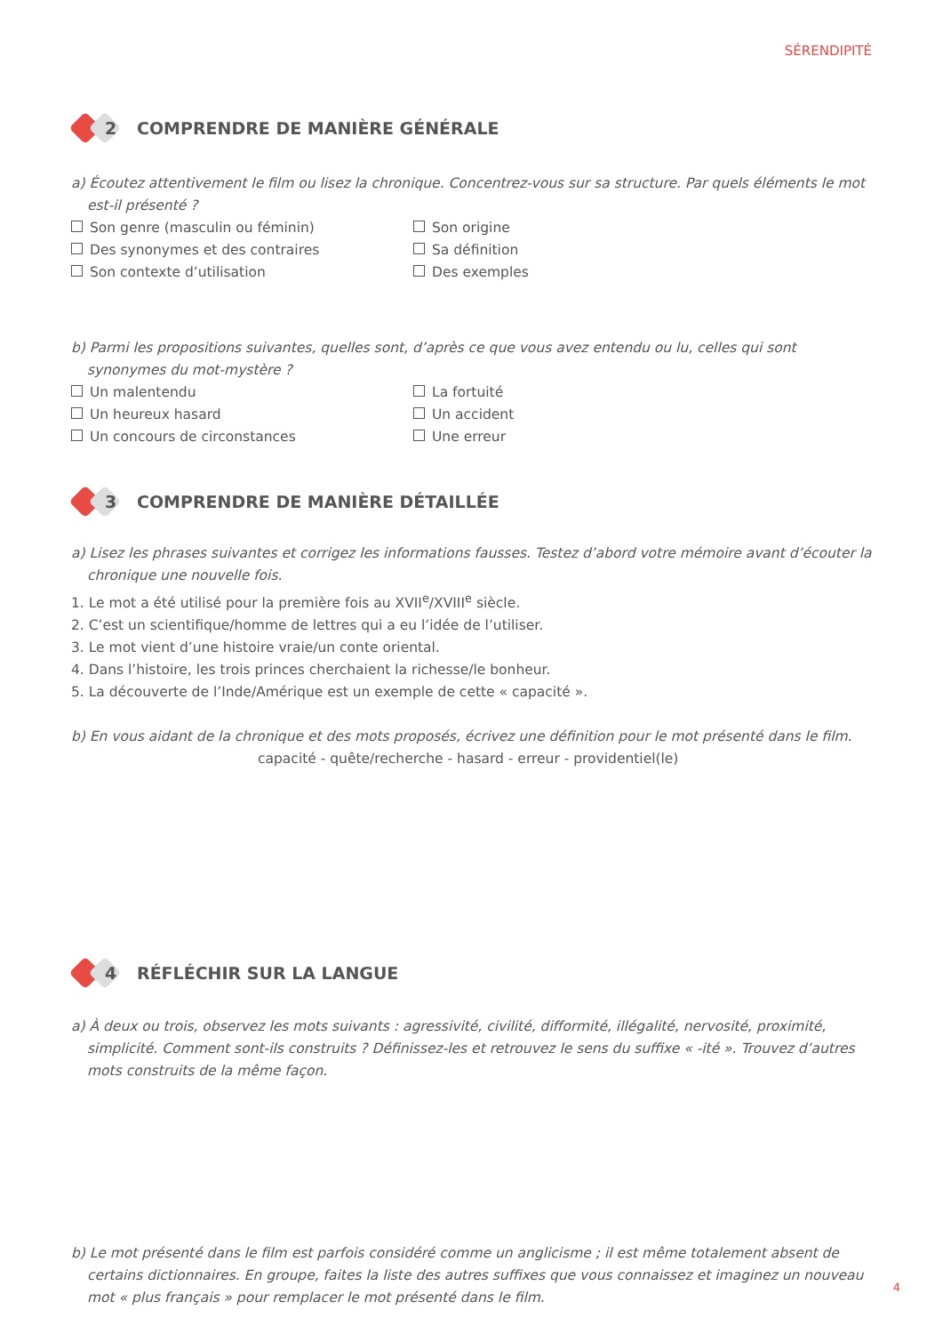SÉRENDIPITÉ
2
COMPRENDRE DE MANIÈRE GÉNÉRALE
a) Écoutez attentivement le film ou lisez la chronique. Concentrez-vous sur sa structure. Par quels éléments le mot est-il présenté ?
Son genre (masculin ou féminin)
Son origine
Des synonymes et des contraires
Sa définition
Son contexte d’utilisation
Des exemples
b) Parmi les propositions suivantes, quelles sont, d’après ce que vous avez entendu ou lu, celles qui sont synonymes du mot-mystère ?
Un malentendu
La fortuité
Un heureux hasard
Un accident
Un concours de circonstances
Une erreur
3
COMPRENDRE DE MANIÈRE DÉTAILLÉE
a) Lisez les phrases suivantes et corrigez les informations fausses. Testez d’abord votre mémoire avant d’écouter la chronique une nouvelle fois.
1. Le mot a été utilisé pour la première fois au XVII<sup>e</sup>/XVIII<sup>e</sup> siècle.
2. C’est un scientifique/homme de lettres qui a eu l’idée de l’utiliser.
3. Le mot vient d’une histoire vraie/un conte oriental.
4. Dans l’histoire, les trois princes cherchaient la richesse/le bonheur.
5. La découverte de l’Inde/Amérique est un exemple de cette « capacité ».
b) En vous aidant de la chronique et des mots proposés, écrivez une définition pour le mot présenté dans le film.
capacité - quête/recherche - hasard - erreur - providentiel(le)
4
RÉFLÉCHIR SUR LA LANGUE
a) À deux ou trois, observez les mots suivants : agressivité, civilité, difformité, illégalité, nervosité, proximité, simplicité. Comment sont-ils construits ? Définissez-les et retrouvez le sens du suffixe « -ité ». Trouvez d’autres mots construits de la même façon.
b) Le mot présenté dans le film est parfois considéré comme un anglicisme ; il est même totalement absent de certains dictionnaires. En groupe, faites la liste des autres suffixes que vous connaissez et imaginez un nouveau mot « plus français » pour remplacer le mot présenté dans le film.
4